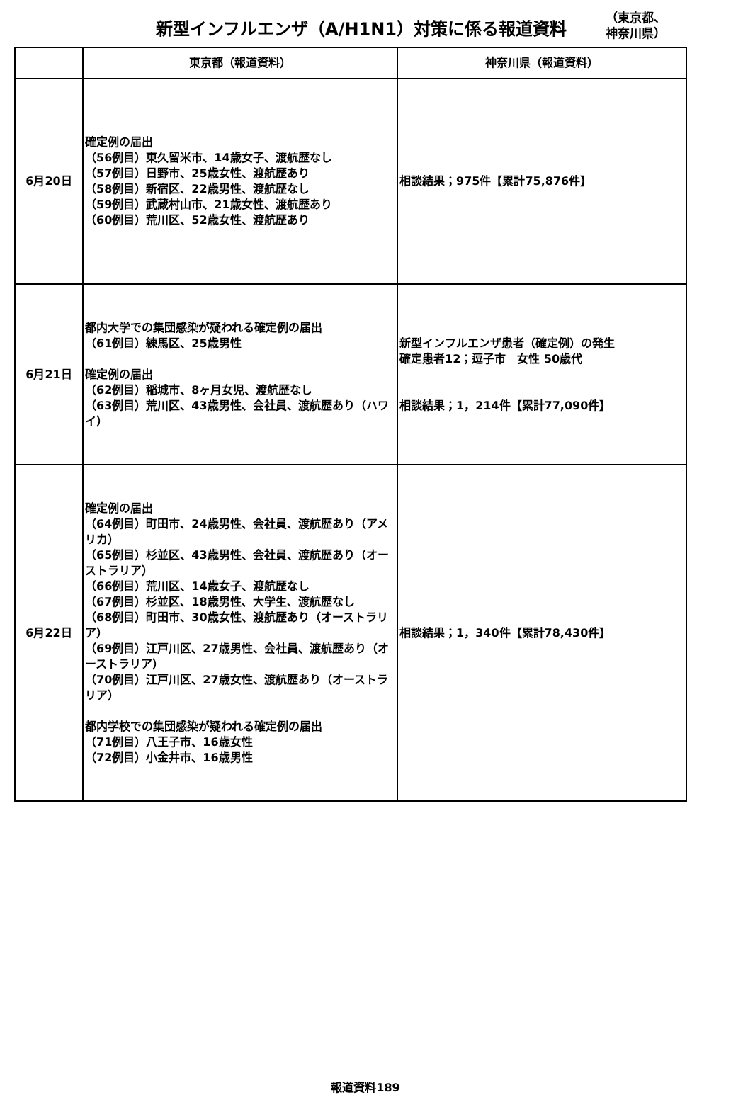新型インフルエンザ（A/H1N1）対策に係る報道資料
（東京都、
神奈川県）
| | 東京都（報道資料） | 神奈川県（報道資料） |
| --- | --- | --- |
| 6月20日 | 確定例の届出 （56例目）東久留米市、14歳女子、渡航歴なし （57例目）日野市、25歳女性、渡航歴あり （58例目）新宿区、22歳男性、渡航歴なし （59例目）武蔵村山市、21歳女性、渡航歴あり （60例目）荒川区、52歳女性、渡航歴あり | 相談結果；975件【累計75,876件】 |
| 6月21日 | 都内大学での集団感染が疑われる確定例の届出 （61例目）練馬区、25歳男性 確定例の届出 （62例目）稲城市、8ヶ月女児、渡航歴なし （63例目）荒川区、43歳男性、会社員、渡航歴あり（ハワイ） | 新型インフルエンザ患者（確定例）の発生 確定患者12；逗子市 女性 50歳代 相談結果；1，214件【累計77,090件】 |
| 6月22日 | 確定例の届出 （64例目）町田市、24歳男性、会社員、渡航歴あり（アメリカ） （65例目）杉並区、43歳男性、会社員、渡航歴あり（オーストラリア） （66例目）荒川区、14歳女子、渡航歴なし （67例目）杉並区、18歳男性、大学生、渡航歴なし （68例目）町田市、30歳女性、渡航歴あり（オーストラリア） （69例目）江戸川区、27歳男性、会社員、渡航歴あり（オーストラリア） （70例目）江戸川区、27歳女性、渡航歴あり（オーストラリア） 都内学校での集団感染が疑われる確定例の届出 （71例目）八王子市、16歳女性 （72例目）小金井市、16歳男性 | 相談結果；1，340件【累計78,430件】 |
報道資料189